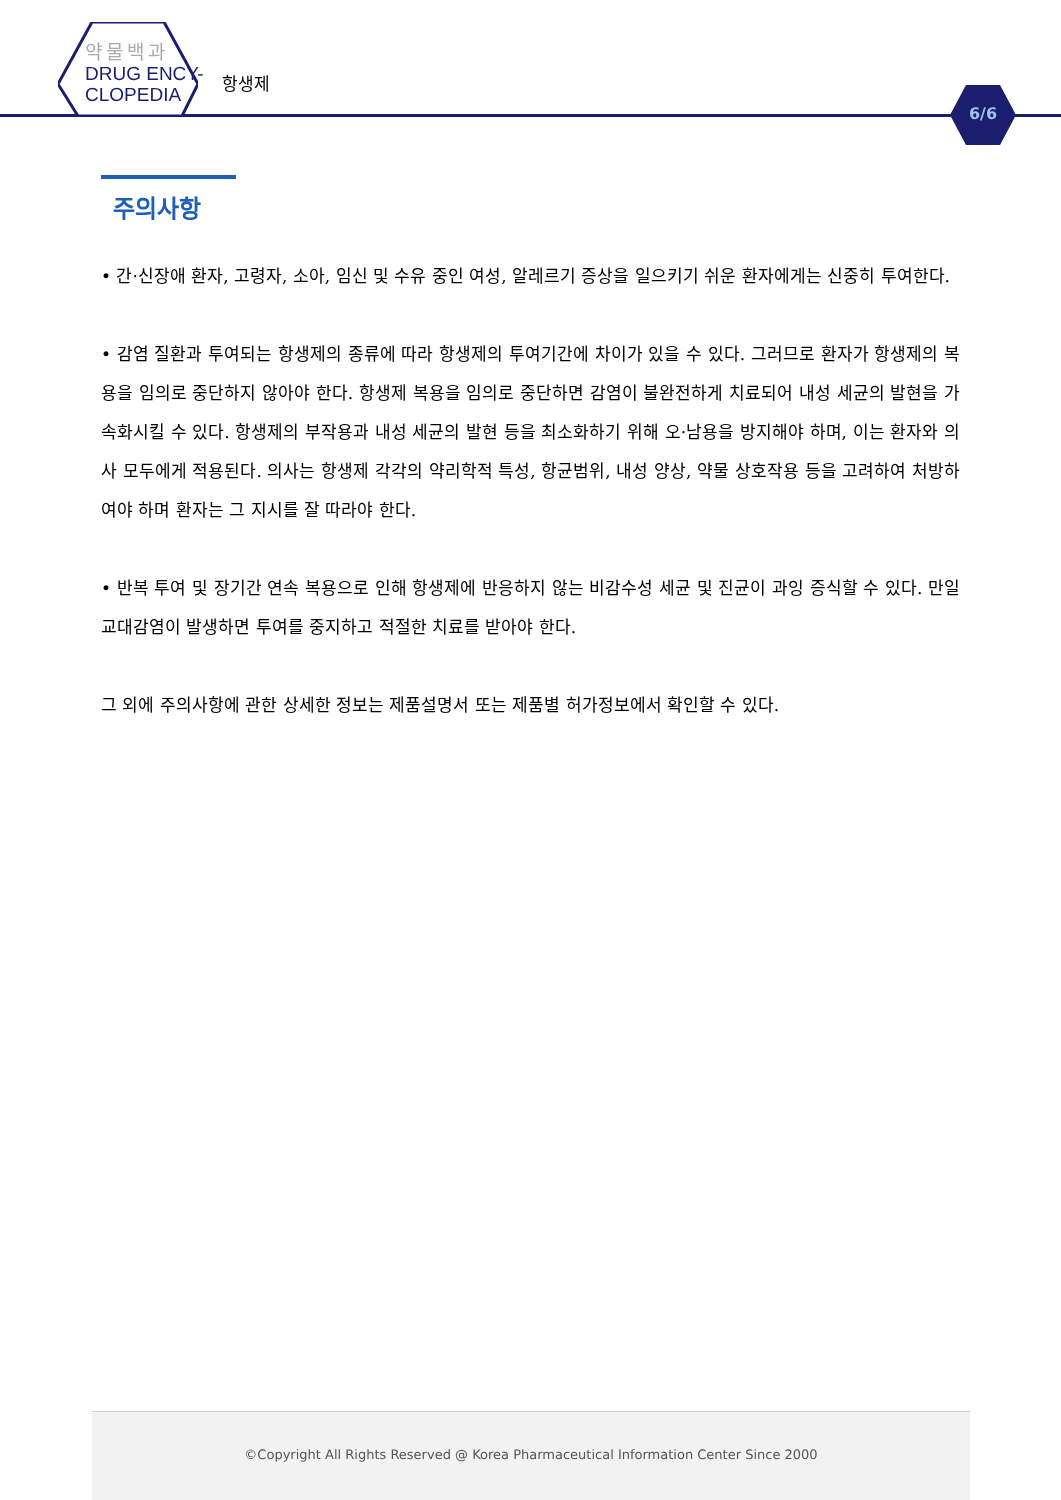약물백과
DRUG ENCY-
CLOPEDIA
항생제
6/6
주의사항
• 간·신장애 환자, 고령자, 소아, 임신 및 수유 중인 여성, 알레르기 증상을 일으키기 쉬운 환자에게는 신중히 투여한다.
• 감염 질환과 투여되는 항생제의 종류에 따라 항생제의 투여기간에 차이가 있을 수 있다. 그러므로 환자가 항생제의 복용을 임의로 중단하지 않아야 한다. 항생제 복용을 임의로 중단하면 감염이 불완전하게 치료되어 내성 세균의 발현을 가속화시킬 수 있다. 항생제의 부작용과 내성 세균의 발현 등을 최소화하기 위해 오·남용을 방지해야 하며, 이는 환자와 의사 모두에게 적용된다. 의사는 항생제 각각의 약리학적 특성, 항균범위, 내성 양상, 약물 상호작용 등을 고려하여 처방하여야 하며 환자는 그 지시를 잘 따라야 한다.
• 반복 투여 및 장기간 연속 복용으로 인해 항생제에 반응하지 않는 비감수성 세균 및 진균이 과잉 증식할 수 있다. 만일 교대감염이 발생하면 투여를 중지하고 적절한 치료를 받아야 한다.
그 외에 주의사항에 관한 상세한 정보는 제품설명서 또는 제품별 허가정보에서 확인할 수 있다.
©Copyright All Rights Reserved @ Korea Pharmaceutical Information Center Since 2000